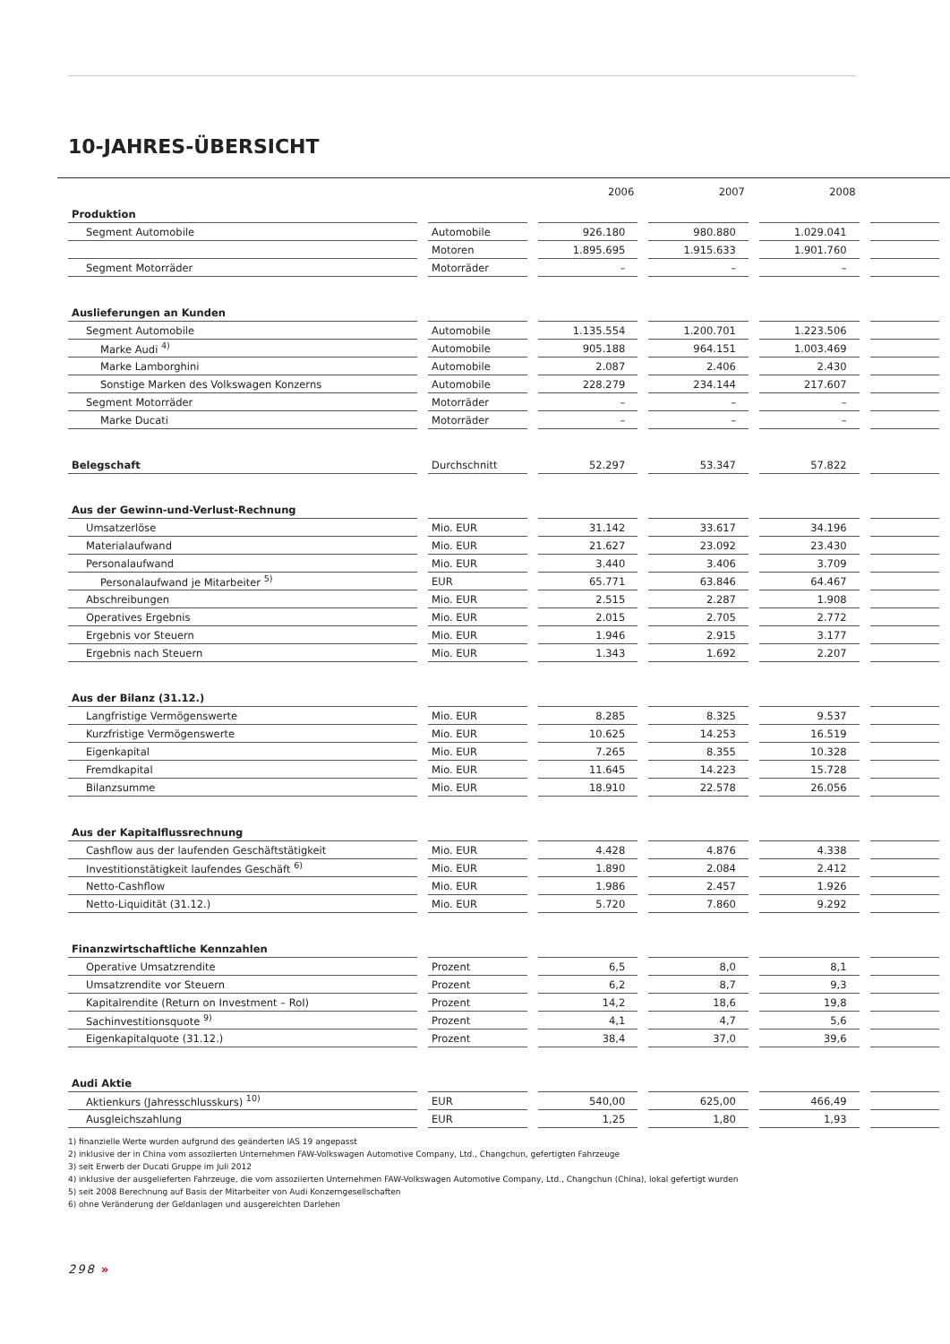10-JAHRES-ÜBERSICHT
| | | 2006 | 2007 | 2008 | |
| --- | --- | --- | --- | --- | --- |
| Produktion | | | | | |
| Segment Automobile | Automobile | 926.180 | 980.880 | 1.029.041 | |
| | Motoren | 1.895.695 | 1.915.633 | 1.901.760 | |
| Segment Motorräder | Motorräder | – | – | – | |
| Auslieferungen an Kunden | | | | | |
| Segment Automobile | Automobile | 1.135.554 | 1.200.701 | 1.223.506 | |
| Marke Audi <sup>4)</sup> | Automobile | 905.188 | 964.151 | 1.003.469 | |
| Marke Lamborghini | Automobile | 2.087 | 2.406 | 2.430 | |
| Sonstige Marken des Volkswagen Konzerns | Automobile | 228.279 | 234.144 | 217.607 | |
| Segment Motorräder | Motorräder | – | – | – | |
| Marke Ducati | Motorräder | – | – | – | |
| Belegschaft | Durchschnitt | 52.297 | 53.347 | 57.822 | |
| Aus der Gewinn-und-Verlust-Rechnung | | | | | |
| Umsatzerlöse | Mio. EUR | 31.142 | 33.617 | 34.196 | |
| Materialaufwand | Mio. EUR | 21.627 | 23.092 | 23.430 | |
| Personalaufwand | Mio. EUR | 3.440 | 3.406 | 3.709 | |
| Personalaufwand je Mitarbeiter <sup>5)</sup> | EUR | 65.771 | 63.846 | 64.467 | |
| Abschreibungen | Mio. EUR | 2.515 | 2.287 | 1.908 | |
| Operatives Ergebnis | Mio. EUR | 2.015 | 2.705 | 2.772 | |
| Ergebnis vor Steuern | Mio. EUR | 1.946 | 2.915 | 3.177 | |
| Ergebnis nach Steuern | Mio. EUR | 1.343 | 1.692 | 2.207 | |
| Aus der Bilanz (31.12.) | | | | | |
| Langfristige Vermögenswerte | Mio. EUR | 8.285 | 8.325 | 9.537 | |
| Kurzfristige Vermögenswerte | Mio. EUR | 10.625 | 14.253 | 16.519 | |
| Eigenkapital | Mio. EUR | 7.265 | 8.355 | 10.328 | |
| Fremdkapital | Mio. EUR | 11.645 | 14.223 | 15.728 | |
| Bilanzsumme | Mio. EUR | 18.910 | 22.578 | 26.056 | |
| Aus der Kapitalflussrechnung | | | | | |
| Cashflow aus der laufenden Geschäftstätigkeit | Mio. EUR | 4.428 | 4.876 | 4.338 | |
| Investitionstätigkeit laufendes Geschäft <sup>6)</sup> | Mio. EUR | 1.890 | 2.084 | 2.412 | |
| Netto-Cashflow | Mio. EUR | 1.986 | 2.457 | 1.926 | |
| Netto-Liquidität (31.12.) | Mio. EUR | 5.720 | 7.860 | 9.292 | |
| Finanzwirtschaftliche Kennzahlen | | | | | |
| Operative Umsatzrendite | Prozent | 6,5 | 8,0 | 8,1 | |
| Umsatzrendite vor Steuern | Prozent | 6,2 | 8,7 | 9,3 | |
| Kapitalrendite (Return on Investment – RoI) | Prozent | 14,2 | 18,6 | 19,8 | |
| Sachinvestitionsquote <sup>9)</sup> | Prozent | 4,1 | 4,7 | 5,6 | |
| Eigenkapitalquote (31.12.) | Prozent | 38,4 | 37,0 | 39,6 | |
| Audi Aktie | | | | | |
| Aktienkurs (Jahresschlusskurs) <sup>10)</sup> | EUR | 540,00 | 625,00 | 466,49 | |
| Ausgleichszahlung | EUR | 1,25 | 1,80 | 1,93 | |
1) finanzielle Werte wurden aufgrund des geänderten IAS 19 angepasst
2) inklusive der in China vom assoziierten Unternehmen FAW-Volkswagen Automotive Company, Ltd., Changchun, gefertigten Fahrzeuge
3) seit Erwerb der Ducati Gruppe im Juli 2012
4) inklusive der ausgelieferten Fahrzeuge, die vom assoziierten Unternehmen FAW-Volkswagen Automotive Company, Ltd., Changchun (China), lokal gefertigt wurden
5) seit 2008 Berechnung auf Basis der Mitarbeiter von Audi Konzerngesellschaften
6) ohne Veränderung der Geldanlagen und ausgereichten Darlehen
298 »